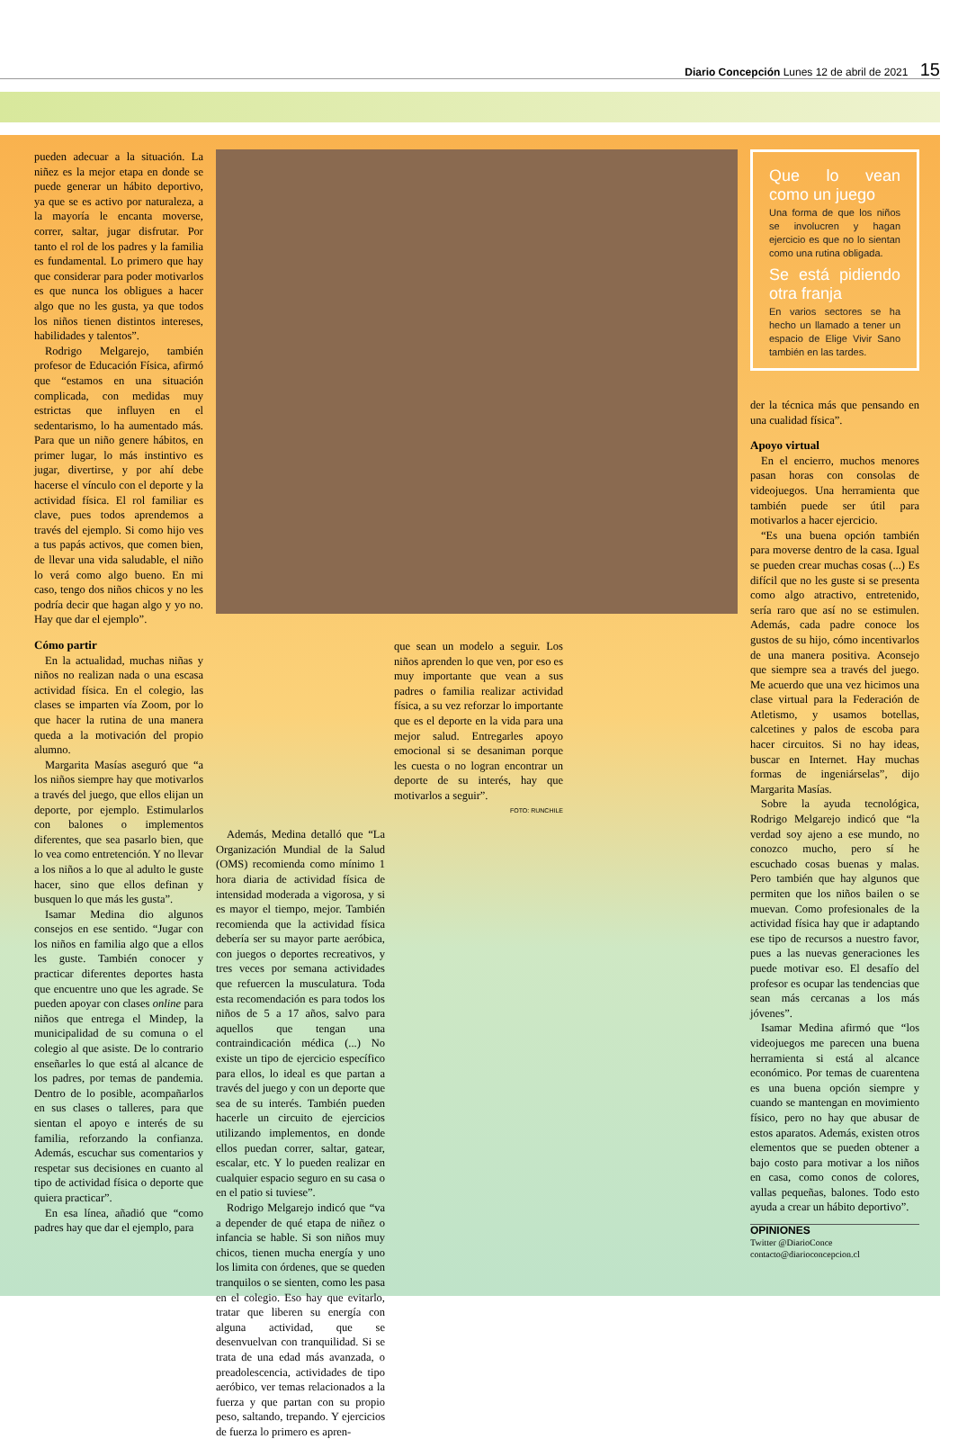Diario Concepción Lunes 12 de abril de 2021 15
pueden adecuar a la situación. La niñez es la mejor etapa en donde se puede generar un hábito deportivo, ya que se es activo por naturaleza, a la mayoría le encanta moverse, correr, saltar, jugar disfrutar. Por tanto el rol de los padres y la familia es fundamental. Lo primero que hay que considerar para poder motivarlos es que nunca los obligues a hacer algo que no les gusta, ya que todos los niños tienen distintos intereses, habilidades y talentos”.
Rodrigo Melgarejo, también profesor de Educación Física, afirmó que “estamos en una situación complicada, con medidas muy estrictas que influyen en el sedentarismo, lo ha aumentado más. Para que un niño genere hábitos, en primer lugar, lo más instintivo es jugar, divertirse, y por ahí debe hacerse el vínculo con el deporte y la actividad física. El rol familiar es clave, pues todos aprendemos a través del ejemplo. Si como hijo ves a tus papás activos, que comen bien, de llevar una vida saludable, el niño lo verá como algo bueno. En mi caso, tengo dos niños chicos y no les podría decir que hagan algo y yo no. Hay que dar el ejemplo”.
Cómo partir
En la actualidad, muchas niñas y niños no realizan nada o una escasa actividad física. En el colegio, las clases se imparten vía Zoom, por lo que hacer la rutina de una manera queda a la motivación del propio alumno.
Margarita Masías aseguró que “a los niños siempre hay que motivarlos a través del juego, que ellos elijan un deporte, por ejemplo. Estimularlos con balones o implementos diferentes, que sea pasarlo bien, que lo vea como entretención. Y no llevar a los niños a lo que al adulto le guste hacer, sino que ellos definan y busquen lo que más les gusta”.
Isamar Medina dio algunos consejos en ese sentido. “Jugar con los niños en familia algo que a ellos les guste. También conocer y practicar diferentes deportes hasta que encuentre uno que les agrade. Se pueden apoyar con clases online para niños que entrega el Mindep, la municipalidad de su comuna o el colegio al que asiste. De lo contrario enseñarles lo que está al alcance de los padres, por temas de pandemia. Dentro de lo posible, acompañarlos en sus clases o talleres, para que sientan el apoyo e interés de su familia, reforzando la confianza. Además, escuchar sus comentarios y respetar sus decisiones en cuanto al tipo de actividad física o deporte que quiera practicar”.
En esa línea, añadió que “como padres hay que dar el ejemplo, para
que sean un modelo a seguir. Los niños aprenden lo que ven, por eso es muy importante que vean a sus padres o familia realizar actividad física, a su vez reforzar lo importante que es el deporte en la vida para una mejor salud. Entregarles apoyo emocional si se desaniman porque les cuesta o no logran encontrar un deporte de su interés, hay que motivarlos a seguir”.
FOTO: RUNCHILE
Además, Medina detalló que “La Organización Mundial de la Salud (OMS) recomienda como mínimo 1 hora diaria de actividad física de intensidad moderada a vigorosa, y si es mayor el tiempo, mejor. También recomienda que la actividad física debería ser su mayor parte aeróbica, con juegos o deportes recreativos, y tres veces por semana actividades que refuercen la musculatura. Toda esta recomendación es para todos los niños de 5 a 17 años, salvo para aquellos que tengan una contraindicación médica (...) No existe un tipo de ejercicio específico para ellos, lo ideal es que partan a través del juego y con un deporte que sea de su interés. También pueden hacerle un circuito de ejercicios utilizando implementos, en donde ellos puedan correr, saltar, gatear, escalar, etc. Y lo pueden realizar en cualquier espacio seguro en su casa o en el patio si tuviese”.
Rodrigo Melgarejo indicó que “va a depender de qué etapa de niñez o infancia se hable. Si son niños muy chicos, tienen mucha energía y uno los limita con órdenes, que se queden tranquilos o se sienten, como les pasa en el colegio. Eso hay que evitarlo, tratar que liberen su energía con alguna actividad, que se desenvuelvan con tranquilidad. Si se trata de una edad más avanzada, o preadolescencia, actividades de tipo aeróbico, ver temas relacionados a la fuerza y que partan con su propio peso, saltando, trepando. Y ejercicios de fuerza lo primero es apren-
Que lo vean como un juego
Una forma de que los niños se involucren y hagan ejercicio es que no lo sientan como una rutina obligada.
Se está pidiendo otra franja
En varios sectores se ha hecho un llamado a tener un espacio de Elige Vivir Sano también en las tardes.
der la técnica más que pensando en una cualidad física”.
Apoyo virtual
En el encierro, muchos menores pasan horas con consolas de videojuegos. Una herramienta que también puede ser útil para motivarlos a hacer ejercicio.
“Es una buena opción también para moverse dentro de la casa. Igual se pueden crear muchas cosas (...) Es difícil que no les guste si se presenta como algo atractivo, entretenido, sería raro que así no se estimulen. Además, cada padre conoce los gustos de su hijo, cómo incentivarlos de una manera positiva. Aconsejo que siempre sea a través del juego. Me acuerdo que una vez hicimos una clase virtual para la Federación de Atletismo, y usamos botellas, calcetines y palos de escoba para hacer circuitos. Si no hay ideas, buscar en Internet. Hay muchas formas de ingeniárselas”, dijo Margarita Masías.
Sobre la ayuda tecnológica, Rodrigo Melgarejo indicó que “la verdad soy ajeno a ese mundo, no conozco mucho, pero sí he escuchado cosas buenas y malas. Pero también que hay algunos que permiten que los niños bailen o se muevan. Como profesionales de la actividad física hay que ir adaptando ese tipo de recursos a nuestro favor, pues a las nuevas generaciones les puede motivar eso. El desafío del profesor es ocupar las tendencias que sean más cercanas a los más jóvenes”.
Isamar Medina afirmó que “los videojuegos me parecen una buena herramienta si está al alcance económico. Por temas de cuarentena es una buena opción siempre y cuando se mantengan en movimiento físico, pero no hay que abusar de estos aparatos. Además, existen otros elementos que se pueden obtener a bajo costo para motivar a los niños en casa, como conos de colores, vallas pequeñas, balones. Todo esto ayuda a crear un hábito deportivo”.
OPINIONES
Twitter @DiarioConce
contacto@diarioconcepcion.cl